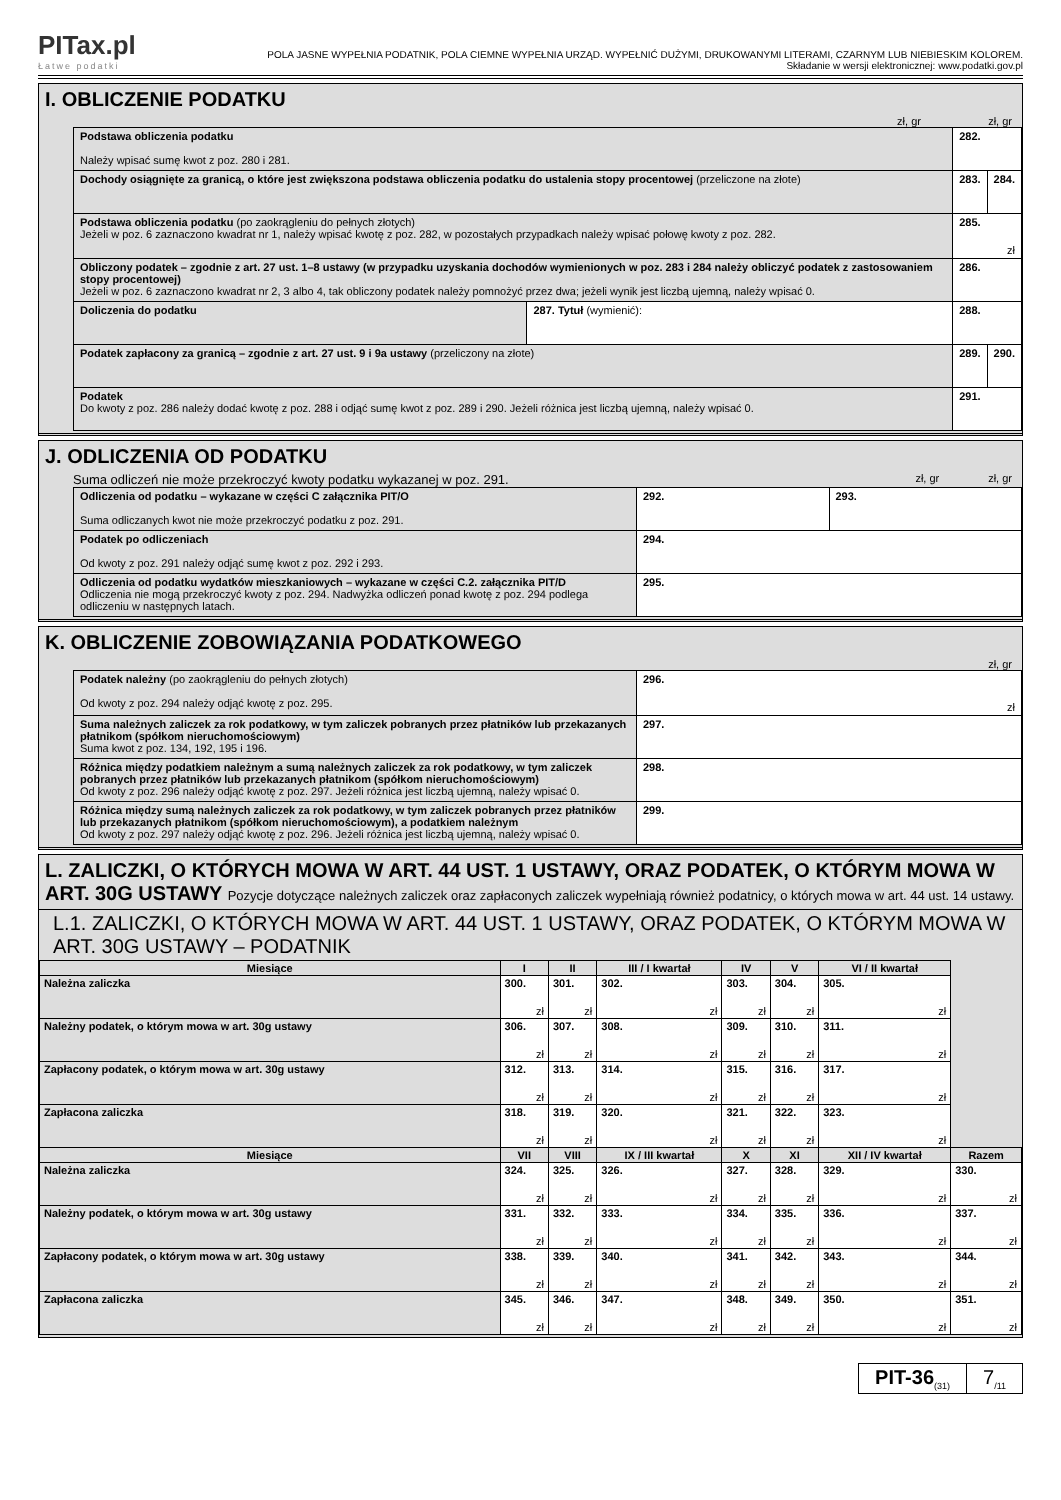PITax.pl
Łatwe podatki
POLA JASNE WYPEŁNIA PODATNIK, POLA CIEMNE WYPEŁNIA URZĄD. WYPEŁNIĆ DUŻYMI, DRUKOWANYMI LITERAMI, CZARNYM LUB NIEBIESKIM KOLOREM.
Składanie w wersji elektronicznej: www.podatki.gov.pl
I. OBLICZENIE PODATKU
zł, gr zł, gr
| Podstawa obliczenia podatku Należy wpisać sumę kwot z poz. 280 i 281. | | 282. | |
| Dochody osiągnięte za granicą, o które jest zwiększona podstawa obliczenia podatku do ustalenia stopy procentowej (przeliczone na złote) | | 283. | 284. |
| Podstawa obliczenia podatku (po zaokrągleniu do pełnych złotych) Jeżeli w poz. 6 zaznaczono kwadrat nr 1, należy wpisać kwotę z poz. 282, w pozostałych przypadkach należy wpisać połowę kwoty z poz. 282. | | 285. zł | |
| Obliczony podatek – zgodnie z art. 27 ust. 1–8 ustawy (w przypadku uzyskania dochodów wymienionych w poz. 283 i 284 należy obliczyć podatek z zastosowaniem stopy procentowej) Jeżeli w poz. 6 zaznaczono kwadrat nr 2, 3 albo 4, tak obliczony podatek należy pomnożyć przez dwa; jeżeli wynik jest liczbą ujemną, należy wpisać 0. | | 286. | |
| Doliczenia do podatku | 287. Tytuł (wymienić): | 288. | |
| Podatek zapłacony za granicą – zgodnie z art. 27 ust. 9 i 9a ustawy (przeliczony na złote) | | 289. | 290. |
| Podatek Do kwoty z poz. 286 należy dodać kwotę z poz. 288 i odjąć sumę kwot z poz. 289 i 290. Jeżeli różnica jest liczbą ujemną, należy wpisać 0. | | 291. | |
J. ODLICZENIA OD PODATKU
Suma odliczeń nie może przekroczyć kwoty podatku wykazanej w poz. 291. zł, gr zł, gr
| Odliczenia od podatku – wykazane w części C załącznika PIT/O Suma odliczanych kwot nie może przekroczyć podatku z poz. 291. | 292. | 293. |
| Podatek po odliczeniach Od kwoty z poz. 291 należy odjąć sumę kwot z poz. 292 i 293. | 294. | |
| Odliczenia od podatku wydatków mieszkaniowych – wykazane w części C.2. załącznika PIT/D Odliczenia nie mogą przekroczyć kwoty z poz. 294. Nadwyżka odliczeń ponad kwotę z poz. 294 podlega odliczeniu w następnych latach. | 295. | |
K. OBLICZENIE ZOBOWIĄZANIA PODATKOWEGO
zł, gr
| Podatek należny (po zaokrągleniu do pełnych złotych) Od kwoty z poz. 294 należy odjąć kwotę z poz. 295. | 296. zł |
| Suma należnych zaliczek za rok podatkowy, w tym zaliczek pobranych przez płatników lub przekazanych płatnikom (spółkom nieruchomościowym) Suma kwot z poz. 134, 192, 195 i 196. | 297. |
| Różnica między podatkiem należnym a sumą należnych zaliczek za rok podatkowy, w tym zaliczek pobranych przez płatników lub przekazanych płatnikom (spółkom nieruchomościowym) Od kwoty z poz. 296 należy odjąć kwotę z poz. 297. Jeżeli różnica jest liczbą ujemną, należy wpisać 0. | 298. |
| Różnica między sumą należnych zaliczek za rok podatkowy, w tym zaliczek pobranych przez płatników lub przekazanych płatnikom (spółkom nieruchomościowym), a podatkiem należnym Od kwoty z poz. 297 należy odjąć kwotę z poz. 296. Jeżeli różnica jest liczbą ujemną, należy wpisać 0. | 299. |
L. ZALICZKI, O KTÓRYCH MOWA W ART. 44 UST. 1 USTAWY, ORAZ PODATEK, O KTÓRYM MOWA W ART. 30G USTAWY Pozycje dotyczące należnych zaliczek oraz zapłaconych zaliczek wypełniają również podatnicy, o których mowa w art. 44 ust. 14 ustawy.
L.1. ZALICZKI, O KTÓRYCH MOWA W ART. 44 UST. 1 USTAWY, ORAZ PODATEK, O KTÓRYM MOWA W ART. 30G USTAWY – PODATNIK
| Miesiące | I | II | III / I kwartał | IV | V | VI / II kwartał | |
| --- | --- | --- | --- | --- | --- | --- | --- |
| Należna zaliczka | 300. zł | 301. zł | 302. zł | 303. zł | 304. zł | 305. zł | |
| Należny podatek, o którym mowa w art. 30g ustawy | 306. zł | 307. zł | 308. zł | 309. zł | 310. zł | 311. zł | |
| Zapłacony podatek, o którym mowa w art. 30g ustawy | 312. zł | 313. zł | 314. zł | 315. zł | 316. zł | 317. zł | |
| Zapłacona zaliczka | 318. zł | 319. zł | 320. zł | 321. zł | 322. zł | 323. zł | |
| Miesiące | VII | VIII | IX / III kwartał | X | XI | XII / IV kwartał | Razem |
| Należna zaliczka | 324. zł | 325. zł | 326. zł | 327. zł | 328. zł | 329. zł | 330. zł |
| Należny podatek, o którym mowa w art. 30g ustawy | 331. zł | 332. zł | 333. zł | 334. zł | 335. zł | 336. zł | 337. zł |
| Zapłacony podatek, o którym mowa w art. 30g ustawy | 338. zł | 339. zł | 340. zł | 341. zł | 342. zł | 343. zł | 344. zł |
| Zapłacona zaliczka | 345. zł | 346. zł | 347. zł | 348. zł | 349. zł | 350. zł | 351. zł |
PIT-36<sub>(31)</sub>
7<sub>/11</sub>